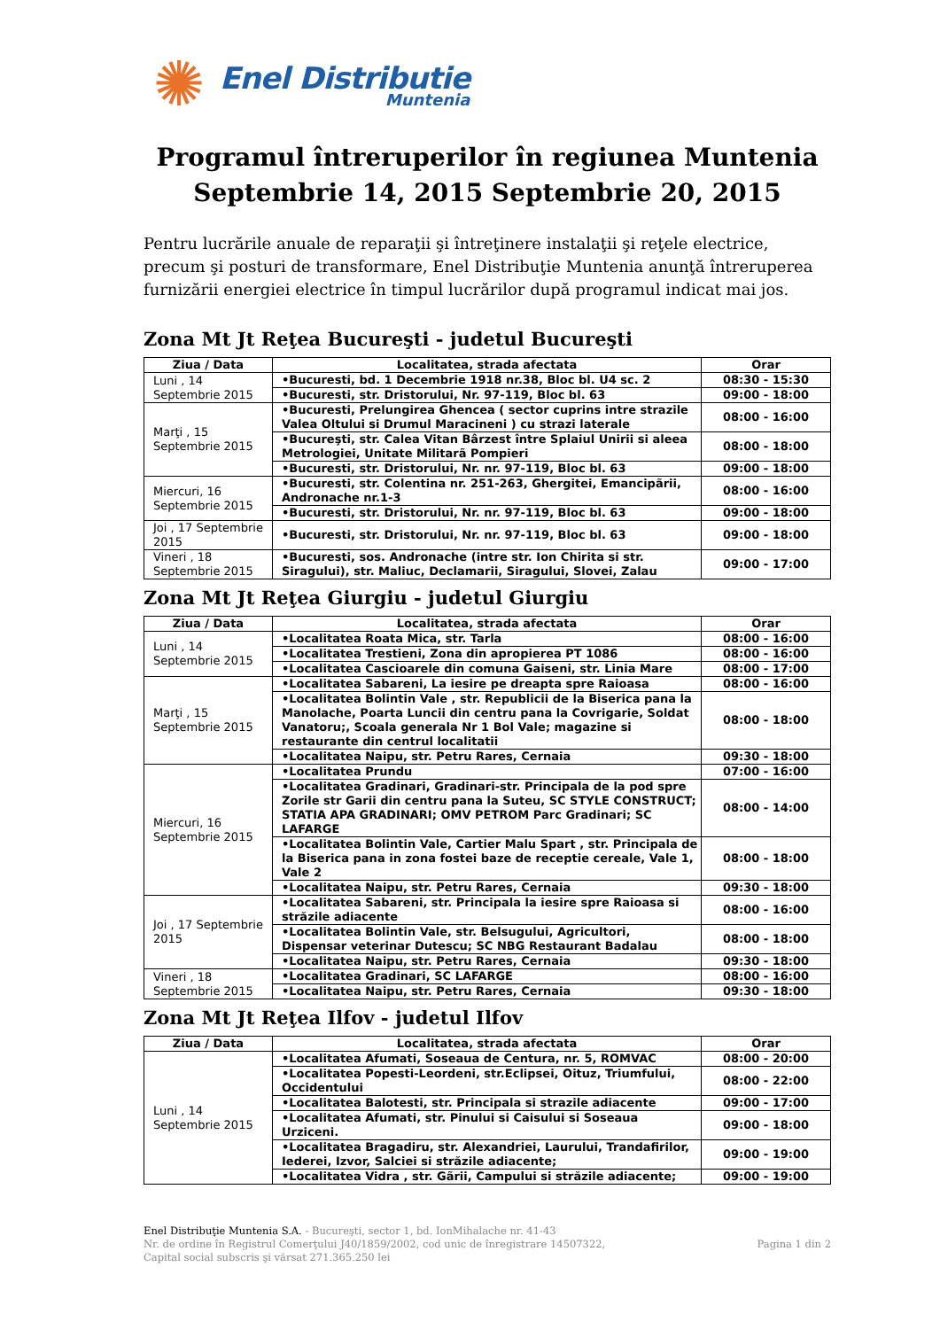✺
Enel Distributie
Muntenia
Programul întreruperilor în regiunea Muntenia
Septembrie 14, 2015 Septembrie 20, 2015
Pentru lucrările anuale de reparaţii şi întreţinere instalaţii şi reţele electrice, precum şi posturi de transformare, Enel Distribuţie Muntenia anunţă întreruperea furnizării energiei electrice în timpul lucrărilor după programul indicat mai jos.
Zona Mt Jt Reţea Bucureşti - judetul Bucureşti
| Ziua / Data | Localitatea, strada afectata | Orar |
| --- | --- | --- |
| Luni , 14 Septembrie 2015 | •Bucuresti, bd. 1 Decembrie 1918 nr.38, Bloc bl. U4 sc. 2 | 08:30 - 15:30 |
| | •Bucuresti, str. Dristorului, Nr. 97-119, Bloc bl. 63 | 09:00 - 18:00 |
| Marţi , 15 Septembrie 2015 | •Bucuresti, Prelungirea Ghencea ( sector cuprins intre strazile Valea Oltului si Drumul Maracineni ) cu strazi laterale | 08:00 - 16:00 |
| | •Bucureşti, str. Calea Vitan Bârzest între Splaiul Unirii si aleea Metrologiei, Unitate Militarã Pompieri | 08:00 - 18:00 |
| | •Bucuresti, str. Dristorului, Nr. nr. 97-119, Bloc bl. 63 | 09:00 - 18:00 |
| Miercuri, 16 Septembrie 2015 | •Bucuresti, str. Colentina nr. 251-263, Ghergitei, Emancipãrii, Andronache nr.1-3 | 08:00 - 16:00 |
| | •Bucuresti, str. Dristorului, Nr. nr. 97-119, Bloc bl. 63 | 09:00 - 18:00 |
| Joi , 17 Septembrie 2015 | •Bucuresti, str. Dristorului, Nr. nr. 97-119, Bloc bl. 63 | 09:00 - 18:00 |
| Vineri , 18 Septembrie 2015 | •Bucuresti, sos. Andronache (intre str. Ion Chirita si str. Siragului), str. Maliuc, Declamarii, Siragului, Slovei, Zalau | 09:00 - 17:00 |
Zona Mt Jt Reţea Giurgiu - judetul Giurgiu
| Ziua / Data | Localitatea, strada afectata | Orar |
| --- | --- | --- |
| Luni , 14 Septembrie 2015 | •Localitatea Roata Mica, str. Tarla | 08:00 - 16:00 |
| | •Localitatea Trestieni, Zona din apropierea PT 1086 | 08:00 - 16:00 |
| | •Localitatea Cascioarele din comuna Gaiseni, str. Linia Mare | 08:00 - 17:00 |
| Marţi , 15 Septembrie 2015 | •Localitatea Sabareni, La iesire pe dreapta spre Raioasa | 08:00 - 16:00 |
| | •Localitatea Bolintin Vale , str. Republicii de la Biserica pana la Manolache, Poarta Luncii din centru pana la Covrigarie, Soldat Vanatoru;, Scoala generala Nr 1 Bol Vale; magazine si restaurante din centrul localitatii | 08:00 - 18:00 |
| | •Localitatea Naipu, str. Petru Rares, Cernaia | 09:30 - 18:00 |
| Miercuri, 16 Septembrie 2015 | •Localitatea Prundu | 07:00 - 16:00 |
| | •Localitatea Gradinari, Gradinari-str. Principala de la pod spre Zorile str Garii din centru pana la Suteu, SC STYLE CONSTRUCT; STATIA APA GRADINARI; OMV PETROM Parc Gradinari; SC LAFARGE | 08:00 - 14:00 |
| | •Localitatea Bolintin Vale, Cartier Malu Spart , str. Principala de la Biserica pana in zona fostei baze de receptie cereale, Vale 1, Vale 2 | 08:00 - 18:00 |
| | •Localitatea Naipu, str. Petru Rares, Cernaia | 09:30 - 18:00 |
| Joi , 17 Septembrie 2015 | •Localitatea Sabareni, str. Principala la iesire spre Raioasa si străzile adiacente | 08:00 - 16:00 |
| | •Localitatea Bolintin Vale, str. Belsugului, Agricultori, Dispensar veterinar Dutescu; SC NBG Restaurant Badalau | 08:00 - 18:00 |
| | •Localitatea Naipu, str. Petru Rares, Cernaia | 09:30 - 18:00 |
| Vineri , 18 Septembrie 2015 | •Localitatea Gradinari, SC LAFARGE | 08:00 - 16:00 |
| | •Localitatea Naipu, str. Petru Rares, Cernaia | 09:30 - 18:00 |
Zona Mt Jt Reţea Ilfov - judetul Ilfov
| Ziua / Data | Localitatea, strada afectata | Orar |
| --- | --- | --- |
| Luni , 14 Septembrie 2015 | •Localitatea Afumati, Soseaua de Centura, nr. 5, ROMVAC | 08:00 - 20:00 |
| | •Localitatea Popesti-Leordeni, str.Eclipsei, Oituz, Triumfului, Occidentului | 08:00 - 22:00 |
| | •Localitatea Balotesti, str. Principala si strazile adiacente | 09:00 - 17:00 |
| | •Localitatea Afumati, str. Pinului si Caisului si Soseaua Urziceni. | 09:00 - 18:00 |
| | •Localitatea Bragadiru, str. Alexandriei, Laurului, Trandafirilor, Iederei, Izvor, Salciei si străzile adiacente; | 09:00 - 19:00 |
| | •Localitatea Vidra , str. Gãrii, Campului si străzile adiacente; | 09:00 - 19:00 |
Enel Distribuţie Muntenia S.A. - Bucureşti, sector 1, bd. IonMihalache nr. 41-43
Nr. de ordine în Registrul Comerţului J40/1859/2002, cod unic de înregistrare 14507322,
Capital social subscris şi vărsat 271.365.250 lei
Pagina 1 din 2